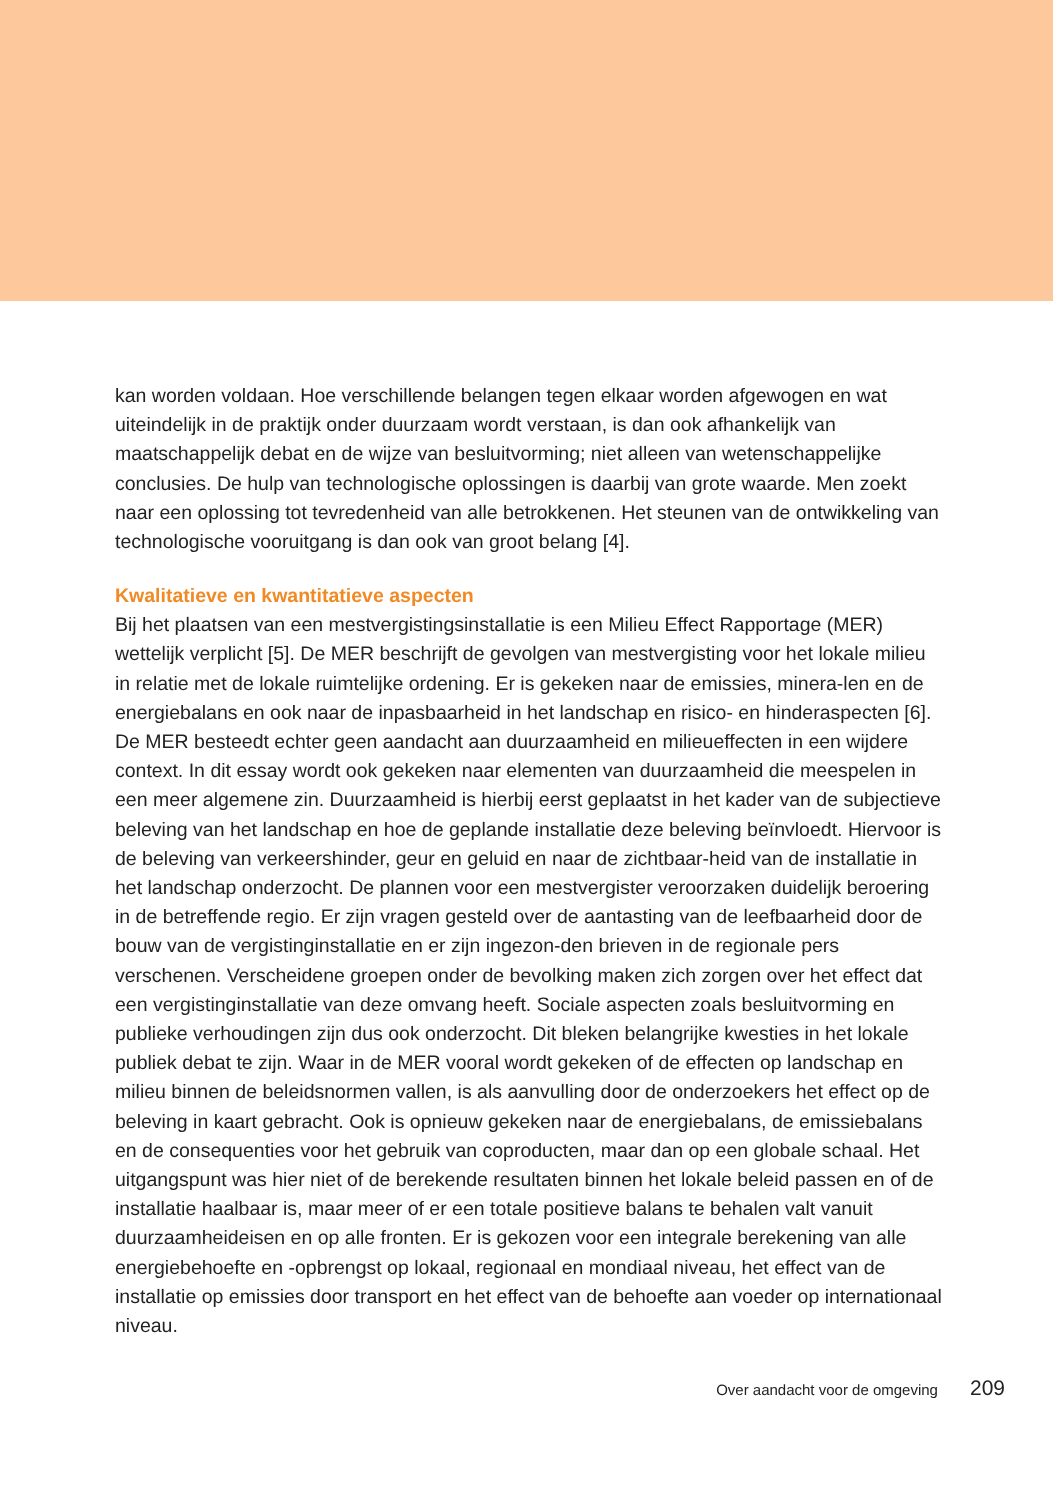kan worden voldaan. Hoe verschillende belangen tegen elkaar worden afgewogen en wat uiteindelijk in de praktijk onder duurzaam wordt verstaan, is dan ook afhankelijk van maatschappelijk debat en de wijze van besluitvorming; niet alleen van wetenschappelijke conclusies. De hulp van technologische oplossingen is daarbij van grote waarde. Men zoekt naar een oplossing tot tevredenheid van alle betrokkenen. Het steunen van de ontwikkeling van technologische vooruitgang is dan ook van groot belang [4].
Kwalitatieve en kwantitatieve aspecten
Bij het plaatsen van een mestvergistingsinstallatie is een Milieu Effect Rapportage (MER) wettelijk verplicht [5]. De MER beschrijft de gevolgen van mestvergisting voor het lokale milieu in relatie met de lokale ruimtelijke ordening. Er is gekeken naar de emissies, minera-len en de energiebalans en ook naar de inpasbaarheid in het landschap en risico- en hinderaspecten [6].
De MER besteedt echter geen aandacht aan duurzaamheid en milieueffecten in een wijdere context. In dit essay wordt ook gekeken naar elementen van duurzaamheid die meespelen in een meer algemene zin. Duurzaamheid is hierbij eerst geplaatst in het kader van de subjectieve beleving van het landschap en hoe de geplande installatie deze beleving beïnvloedt. Hiervoor is de beleving van verkeershinder, geur en geluid en naar de zichtbaar-heid van de installatie in het landschap onderzocht. De plannen voor een mestvergister veroorzaken duidelijk beroering in de betreffende regio. Er zijn vragen gesteld over de aantasting van de leefbaarheid door de bouw van de vergistinginstallatie en er zijn ingezon-den brieven in de regionale pers verschenen. Verscheidene groepen onder de bevolking maken zich zorgen over het effect dat een vergistinginstallatie van deze omvang heeft. Sociale aspecten zoals besluitvorming en publieke verhoudingen zijn dus ook onderzocht. Dit bleken belangrijke kwesties in het lokale publiek debat te zijn. Waar in de MER vooral wordt gekeken of de effecten op landschap en milieu binnen de beleidsnormen vallen, is als aanvulling door de onderzoekers het effect op de beleving in kaart gebracht. Ook is opnieuw gekeken naar de energiebalans, de emissiebalans en de consequenties voor het gebruik van coproducten, maar dan op een globale schaal. Het uitgangspunt was hier niet of de berekende resultaten binnen het lokale beleid passen en of de installatie haalbaar is, maar meer of er een totale positieve balans te behalen valt vanuit duurzaamheideisen en op alle fronten. Er is gekozen voor een integrale berekening van alle energiebehoefte en -opbrengst op lokaal, regionaal en mondiaal niveau, het effect van de installatie op emissies door transport en het effect van de behoefte aan voeder op internationaal niveau.
Over aandacht voor de omgeving 209